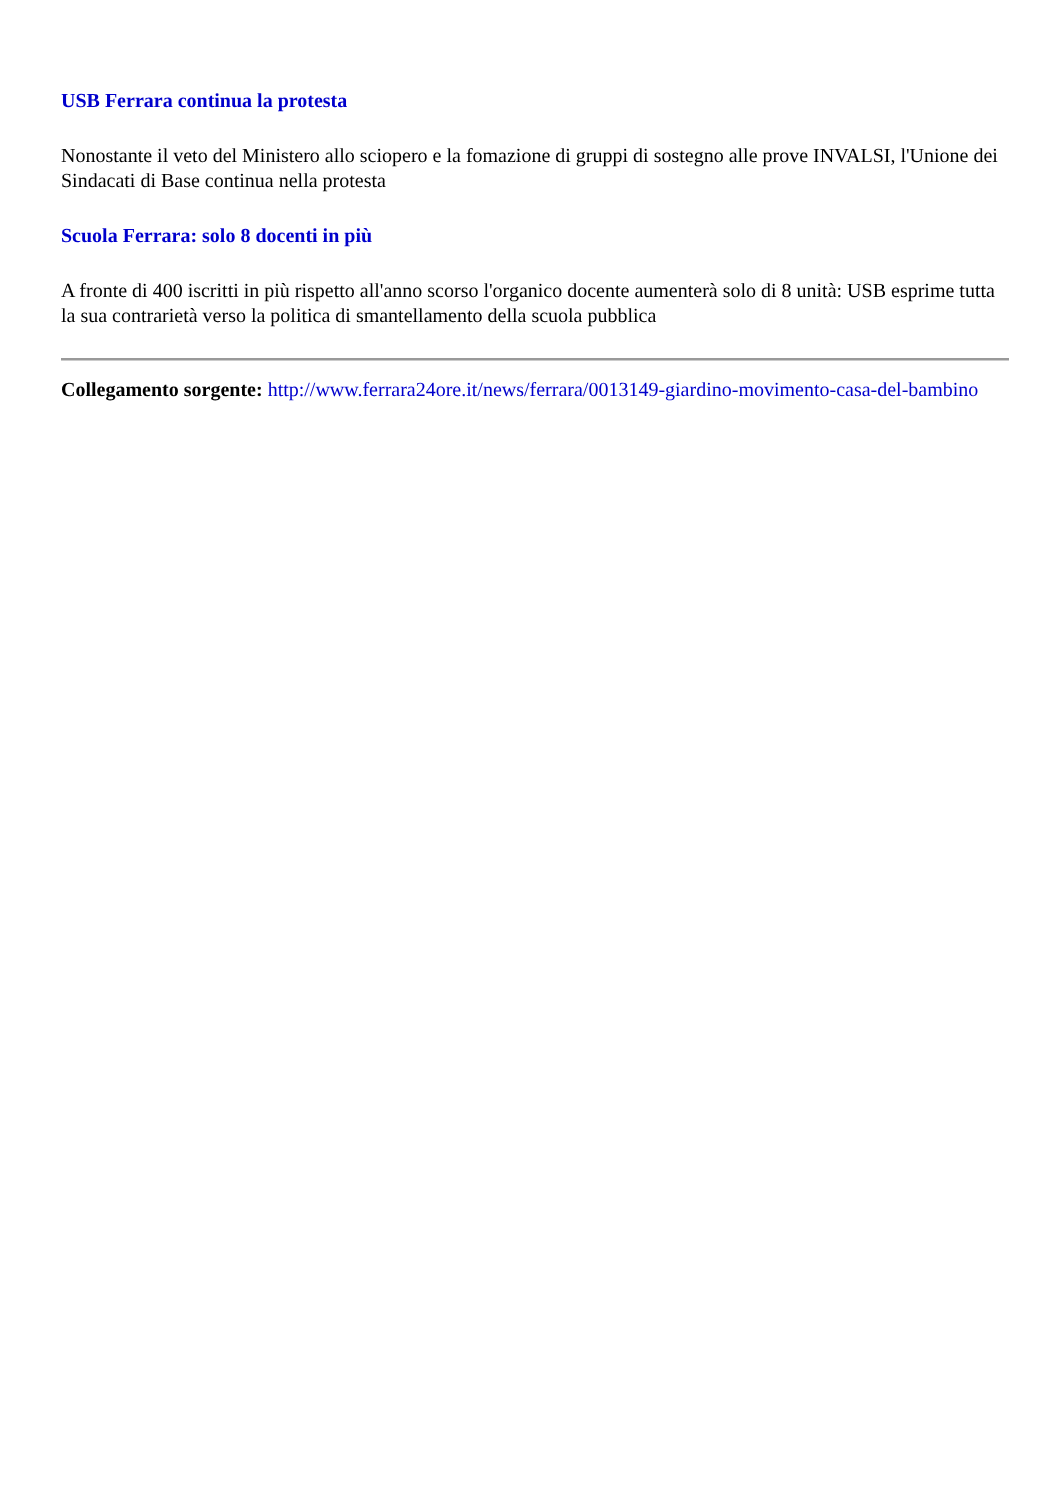USB Ferrara continua la protesta
Nonostante il veto del Ministero allo sciopero e la fomazione di gruppi di sostegno alle prove INVALSI, l'Unione dei Sindacati di Base continua nella protesta
Scuola Ferrara: solo 8 docenti in più
A fronte di 400 iscritti in più rispetto all'anno scorso l'organico docente aumenterà solo di 8 unità: USB esprime tutta la sua contrarietà verso la politica di smantellamento della scuola pubblica
Collegamento sorgente: http://www.ferrara24ore.it/news/ferrara/0013149-giardino-movimento-casa-del-bambino